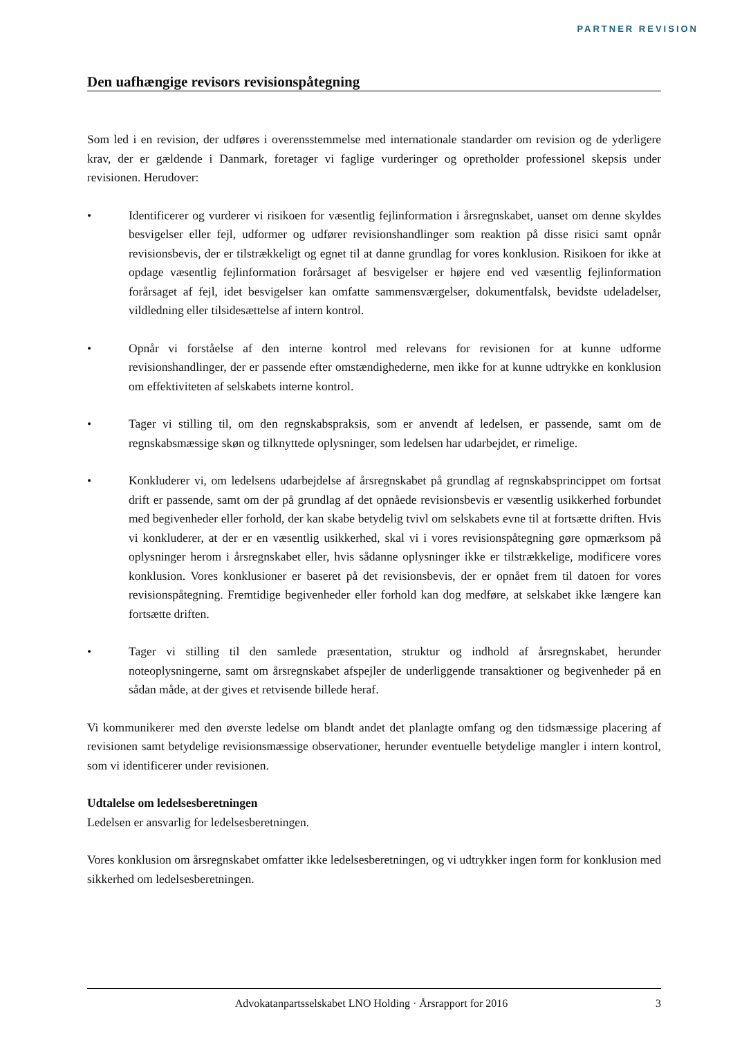PARTNER REVISION
Den uafhængige revisors revisionspåtegning
Som led i en revision, der udføres i overensstemmelse med internationale standarder om revision og de yderligere krav, der er gældende i Danmark, foretager vi faglige vurderinger og opretholder professionel skepsis under revisionen. Herudover:
• Identificerer og vurderer vi risikoen for væsentlig fejlinformation i årsregnskabet, uanset om denne skyldes besvigelser eller fejl, udformer og udfører revisionshandlinger som reaktion på disse risici samt opnår revisionsbevis, der er tilstrækkeligt og egnet til at danne grundlag for vores konklusion. Risikoen for ikke at opdage væsentlig fejlinformation forårsaget af besvigelser er højere end ved væsentlig fejlinformation forårsaget af fejl, idet besvigelser kan omfatte sammensværgelser, dokumentfalsk, bevidste udeladelser, vildledning eller tilsidesættelse af intern kontrol.
• Opnår vi forståelse af den interne kontrol med relevans for revisionen for at kunne udforme revisionshandlinger, der er passende efter omstændighederne, men ikke for at kunne udtrykke en konklusion om effektiviteten af selskabets interne kontrol.
• Tager vi stilling til, om den regnskabspraksis, som er anvendt af ledelsen, er passende, samt om de regnskabsmæssige skøn og tilknyttede oplysninger, som ledelsen har udarbejdet, er rimelige.
• Konkluderer vi, om ledelsens udarbejdelse af årsregnskabet på grundlag af regnskabsprincippet om fortsat drift er passende, samt om der på grundlag af det opnåede revisionsbevis er væsentlig usikkerhed forbundet med begivenheder eller forhold, der kan skabe betydelig tvivl om selskabets evne til at fortsætte driften. Hvis vi konkluderer, at der er en væsentlig usikkerhed, skal vi i vores revisionspåtegning gøre opmærksom på oplysninger herom i årsregnskabet eller, hvis sådanne oplysninger ikke er tilstrækkelige, modificere vores konklusion. Vores konklusioner er baseret på det revisionsbevis, der er opnået frem til datoen for vores revisionspåtegning. Fremtidige begivenheder eller forhold kan dog medføre, at selskabet ikke længere kan fortsætte driften.
• Tager vi stilling til den samlede præsentation, struktur og indhold af årsregnskabet, herunder noteoplysningerne, samt om årsregnskabet afspejler de underliggende transaktioner og begivenheder på en sådan måde, at der gives et retvisende billede heraf.
Vi kommunikerer med den øverste ledelse om blandt andet det planlagte omfang og den tidsmæssige placering af revisionen samt betydelige revisionsmæssige observationer, herunder eventuelle betydelige mangler i intern kontrol, som vi identificerer under revisionen.
Udtalelse om ledelsesberetningen
Ledelsen er ansvarlig for ledelsesberetningen.
Vores konklusion om årsregnskabet omfatter ikke ledelsesberetningen, og vi udtrykker ingen form for konklusion med sikkerhed om ledelsesberetningen.
Advokatanpartsselskabet LNO Holding · Årsrapport for 2016
3